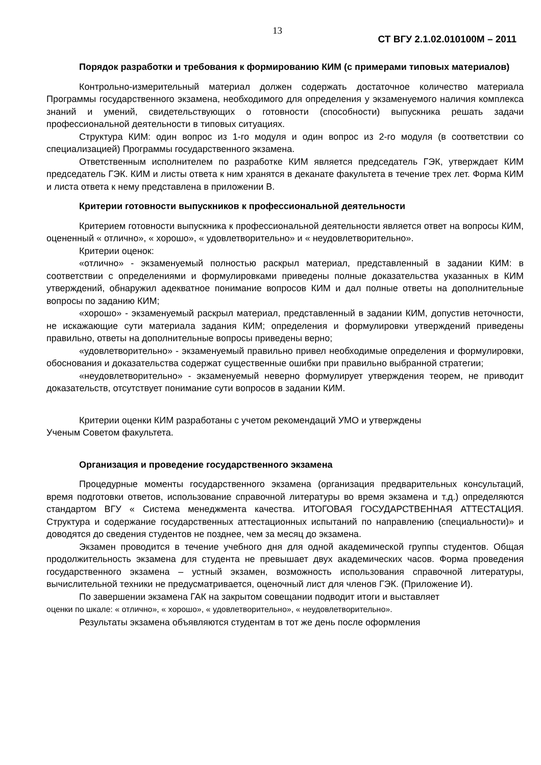13
СТ ВГУ 2.1.02.010100М – 2011
Порядок разработки и требования к формированию КИМ (с примерами типовых материалов)
Контрольно-измерительный материал должен содержать достаточное количество материала Программы государственного экзамена, необходимого для определения у экзаменуемого наличия комплекса знаний и умений, свидетельствующих о готовности (способности) выпускника решать задачи профессиональной деятельности в типовых ситуациях.
Структура КИМ: один вопрос из 1-го модуля и один вопрос из 2-го модуля (в соответствии со специализацией) Программы государственного экзамена.
Ответственным исполнителем по разработке КИМ является председатель ГЭК, утверждает КИМ председатель ГЭК. КИМ и листы ответа к ним хранятся в деканате факультета в течение трех лет. Форма КИМ и листа ответа к нему представлена в приложении В.
Критерии готовности выпускников к профессиональной деятельности
Критерием готовности выпускника к профессиональной деятельности является ответ на вопросы КИМ, оцененный « отлично», « хорошо», « удовлетворительно» и « неудовлетворительно».
Критерии оценок:
«отлично» - экзаменуемый полностью раскрыл материал, представленный в задании КИМ: в соответствии с определениями и формулировками приведены полные доказательства указанных в КИМ утверждений, обнаружил адекватное понимание вопросов КИМ и дал полные ответы на дополнительные вопросы по заданию КИМ;
«хорошо» - экзаменуемый раскрыл материал, представленный в задании КИМ, допустив неточности, не искажающие сути материала задания КИМ; определения и формулировки утверждений приведены правильно, ответы на дополнительные вопросы приведены верно;
«удовлетворительно» - экзаменуемый правильно привел необходимые определения и формулировки, обоснования и доказательства содержат существенные ошибки при правильно выбранной стратегии;
«неудовлетворительно» - экзаменуемый неверно формулирует утверждения теорем, не приводит доказательств, отсутствует понимание сути вопросов в задании КИМ.
Критерии оценки КИМ разработаны с учетом рекомендаций УМО и утверждены
Ученым Советом факультета.
Организация и проведение государственного экзамена
Процедурные моменты государственного экзамена (организация предварительных консультаций, время подготовки ответов, использование справочной литературы во время экзамена и т.д.) определяются стандартом ВГУ « Система менеджмента качества. ИТОГОВАЯ ГОСУДАРСТВЕННАЯ АТТЕСТАЦИЯ. Структура и содержание государственных аттестационных испытаний по направлению (специальности)» и доводятся до сведения студентов не позднее, чем за месяц до экзамена.
Экзамен проводится в течение учебного дня для одной академической группы студентов. Общая продолжительность экзамена для студента не превышает двух академических часов. Форма проведения государственного экзамена – устный экзамен, возможность использования справочной литературы, вычислительной техники не предусматривается, оценочный лист для членов ГЭК. (Приложение И).
По завершении экзамена ГАК на закрытом совещании подводит итоги и выставляет
оценки по шкале: « отлично», « хорошо», « удовлетворительно», « неудовлетворительно».
Результаты экзамена объявляются студентам в тот же день после оформления